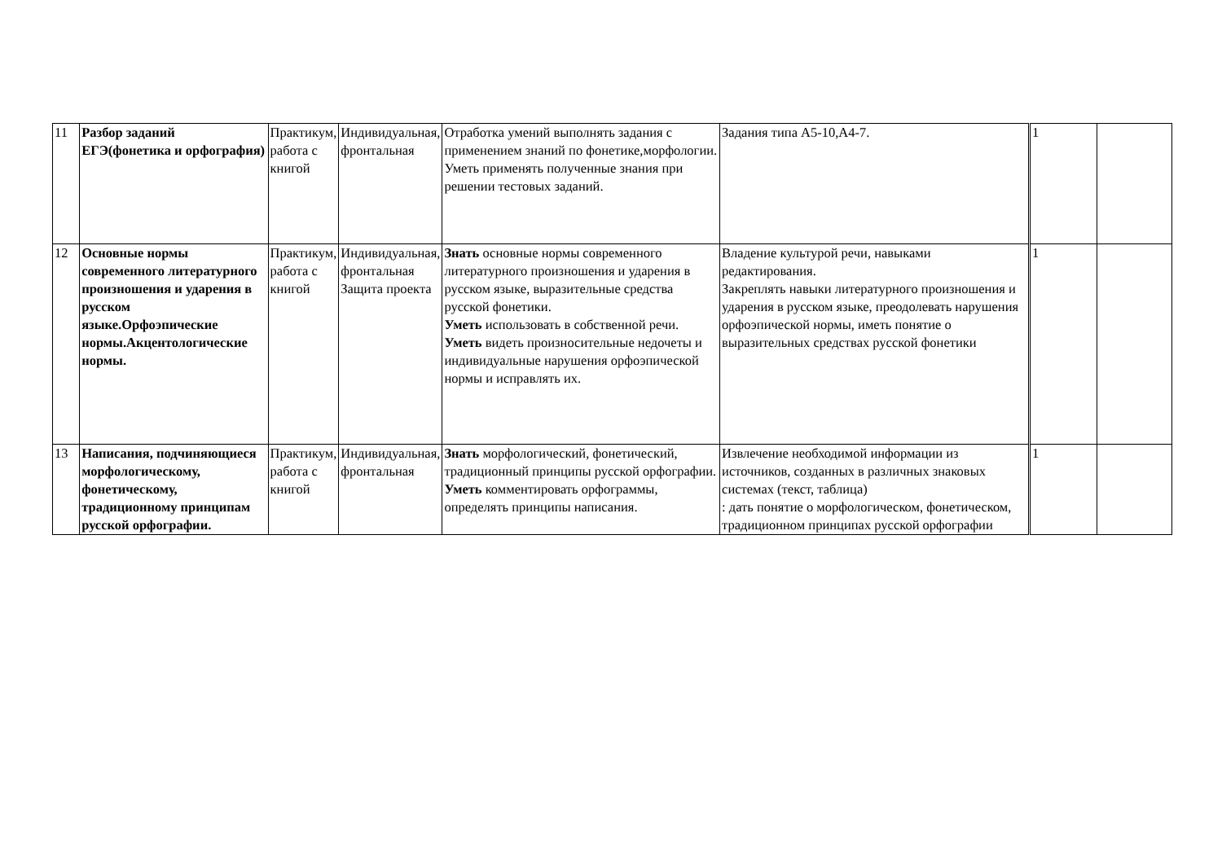| 11 | Разбор заданий ЕГЭ(фонетика и орфография) | Практикум, работа с книгой | Индивидуальная, фронтальная | Отработка умений выполнять задания с применением знаний по фонетике,морфологии. Уметь применять полученные знания при решении тестовых заданий. | Задания типа А5-10,А4-7. | 1 | |
| 12 | Основные нормы современного литературного произношения и ударения в русском языке.Орфоэпические нормы.Акцентологические нормы. | Практикум, работа с книгой | Индивидуальная, фронтальная Защита проекта | Знать основные нормы современного литературного произношения и ударения в русском языке, выразительные средства русской фонетики. Уметь использовать в собственной речи. Уметь видеть произносительные недочеты и индивидуальные нарушения орфоэпической нормы и исправлять их. | Владение культурой речи, навыками редактирования. Закреплять навыки литературного произношения и ударения в русском языке, преодолевать нарушения орфоэпической нормы, иметь понятие о выразительных средствах русской фонетики | 1 | |
| 13 | Написания, подчиняющиеся морфологическому, фонетическому, традиционному принципам русской орфографии. | Практикум, работа с книгой | Индивидуальная, фронтальная | Знать морфологический, фонетический, традиционный принципы русской орфографии. Уметь комментировать орфограммы, определять принципы написания. | Извлечение необходимой информации из источников, созданных в различных знаковых системах (текст, таблица) : дать понятие о морфологическом, фонетическом, традиционном принципах русской орфографии | 1 | |